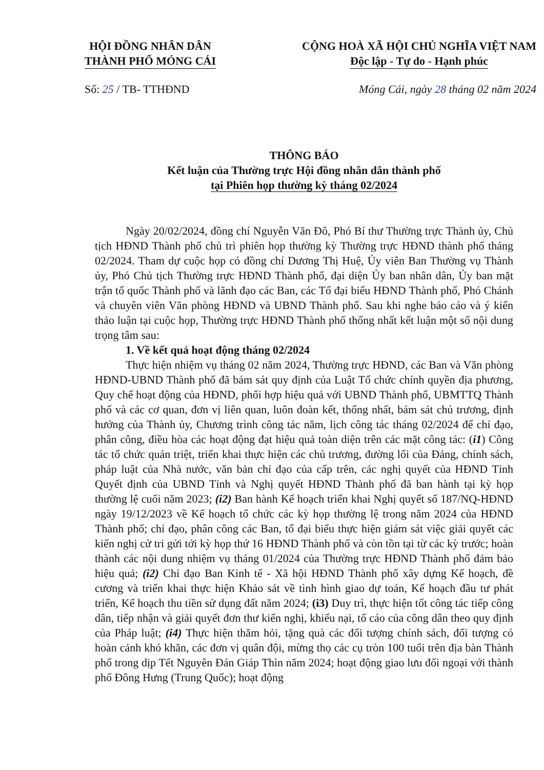HỘI ĐỒNG NHÂN DÂN
THÀNH PHỐ MÓNG CÁI
CỘNG HOÀ XÃ HỘI CHỦ NGHĨA VIỆT NAM
Độc lập - Tự do - Hạnh phúc
Số: 25 / TB- TTHĐND Móng Cái, ngày 28 tháng 02 năm 2024
THÔNG BÁO
Kết luận của Thường trực Hội đồng nhân dân thành phố
tại Phiên họp thường kỳ tháng 02/2024
Ngày 20/02/2024, đồng chí Nguyễn Văn Đô, Phó Bí thư Thường trực Thành ủy, Chủ tịch HĐND Thành phố chủ trì phiên họp thường kỳ Thường trực HĐND thành phố tháng 02/2024. Tham dự cuộc họp có đồng chí Dương Thị Huệ, Ủy viên Ban Thường vụ Thành ủy, Phó Chủ tịch Thường trực HĐND Thành phố, đại diện Ủy ban nhân dân, Ủy ban mặt trận tổ quốc Thành phố và lãnh đạo các Ban, các Tổ đại biểu HĐND Thành phố, Phó Chánh và chuyên viên Văn phòng HĐND và UBND Thành phố. Sau khi nghe báo cáo và ý kiến thảo luận tại cuộc họp, Thường trực HĐND Thành phố thống nhất kết luận một số nội dung trọng tâm sau:
1. Về kết quả hoạt động tháng 02/2024
Thực hiện nhiệm vụ tháng 02 năm 2024, Thường trực HĐND, các Ban và Văn phòng HĐND-UBND Thành phố đã bám sát quy định của Luật Tổ chức chính quyền địa phương, Quy chế hoạt động của HĐND, phối hợp hiệu quả với UBND Thành phố, UBMTTQ Thành phố và các cơ quan, đơn vị liên quan, luôn đoàn kết, thống nhất, bám sát chủ trương, định hướng của Thành ủy, Chương trình công tác năm, lịch công tác tháng 02/2024 để chỉ đạo, phân công, điều hòa các hoạt động đạt hiệu quả toàn diện trên các mặt công tác: (i1) Công tác tổ chức quán triệt, triển khai thực hiện các chủ trương, đường lối của Đảng, chính sách, pháp luật của Nhà nước, văn bản chỉ đạo của cấp trên, các nghị quyết của HĐND Tỉnh Quyết định của UBND Tỉnh và Nghị quyết HĐND Thành phố đã ban hành tại kỳ họp thường lệ cuối năm 2023; (i2) Ban hành Kế hoạch triển khai Nghị quyết số 187/NQ-HĐND ngày 19/12/2023 về Kế hoạch tổ chức các kỳ họp thường lệ trong năm 2024 của HĐND Thành phố; chỉ đạo, phân công các Ban, tổ đại biểu thực hiện giám sát việc giải quyết các kiến nghị cử tri gửi tới kỳ họp thứ 16 HĐND Thành phố và còn tồn tại từ các kỳ trước; hoàn thành các nội dung nhiệm vụ tháng 01/2024 của Thường trực HĐND Thành phố đảm bảo hiệu quả; (i2) Chỉ đạo Ban Kinh tế - Xã hội HĐND Thành phố xây dựng Kế hoạch, đề cương và triển khai thực hiện Khảo sát về tình hình giao dự toán, Kế hoạch đầu tư phát triển, Kế hoạch thu tiền sử dụng đất năm 2024; (i3) Duy trì, thực hiện tốt công tác tiếp công dân, tiếp nhận và giải quyết đơn thư kiến nghị, khiếu nại, tố cáo của công dân theo quy định của Pháp luật; (i4) Thực hiện thăm hỏi, tặng quà các đối tượng chính sách, đối tượng có hoàn cảnh khó khăn, các đơn vị quân đội, mừng thọ các cụ tròn 100 tuổi trên địa bàn Thành phố trong dịp Tết Nguyên Đán Giáp Thìn năm 2024; hoạt động giao lưu đối ngoại với thành phố Đông Hưng (Trung Quốc); hoạt động